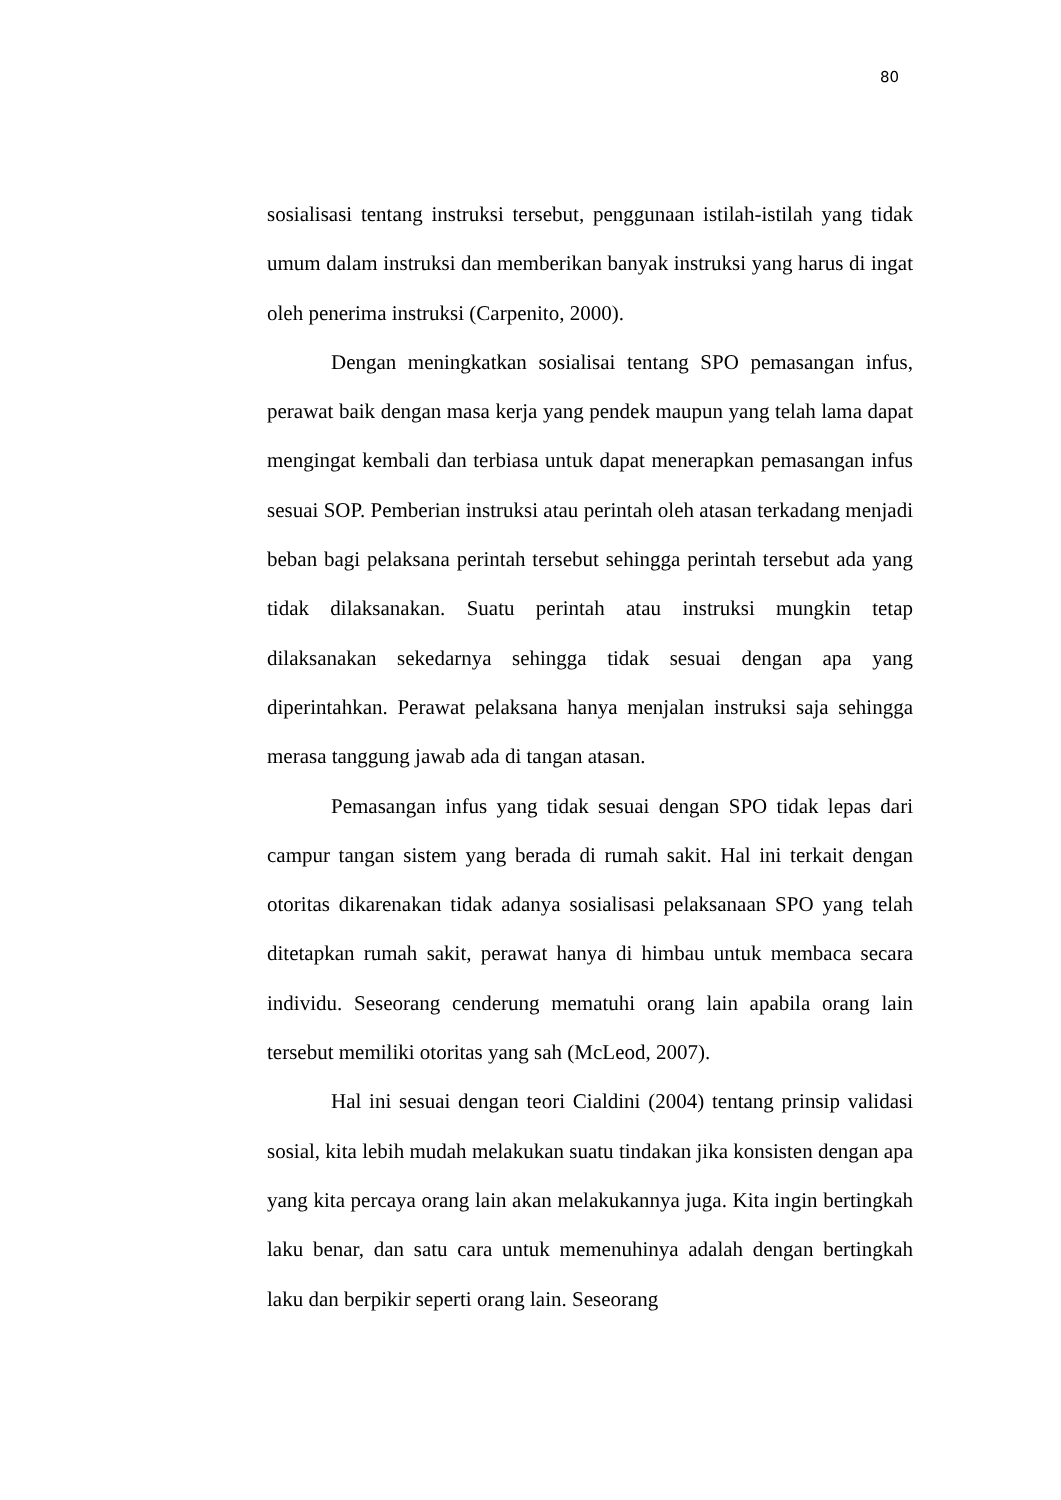80
sosialisasi tentang instruksi tersebut, penggunaan istilah-istilah yang tidak umum dalam instruksi dan memberikan banyak instruksi yang harus di ingat oleh penerima instruksi (Carpenito, 2000).
Dengan meningkatkan sosialisai tentang SPO pemasangan infus, perawat baik dengan masa kerja yang pendek maupun yang telah lama dapat mengingat kembali dan terbiasa untuk dapat menerapkan pemasangan infus sesuai SOP. Pemberian instruksi atau perintah oleh atasan terkadang menjadi beban bagi pelaksana perintah tersebut sehingga perintah tersebut ada yang tidak dilaksanakan. Suatu perintah atau instruksi mungkin tetap dilaksanakan sekedarnya sehingga tidak sesuai dengan apa yang diperintahkan. Perawat pelaksana hanya menjalan instruksi saja sehingga merasa tanggung jawab ada di tangan atasan.
Pemasangan infus yang tidak sesuai dengan SPO tidak lepas dari campur tangan sistem yang berada di rumah sakit. Hal ini terkait dengan otoritas dikarenakan tidak adanya sosialisasi pelaksanaan SPO yang telah ditetapkan rumah sakit, perawat hanya di himbau untuk membaca secara individu. Seseorang cenderung mematuhi orang lain apabila orang lain tersebut memiliki otoritas yang sah (McLeod, 2007).
Hal ini sesuai dengan teori Cialdini (2004) tentang prinsip validasi sosial, kita lebih mudah melakukan suatu tindakan jika konsisten dengan apa yang kita percaya orang lain akan melakukannya juga. Kita ingin bertingkah laku benar, dan satu cara untuk memenuhinya adalah dengan bertingkah laku dan berpikir seperti orang lain. Seseorang